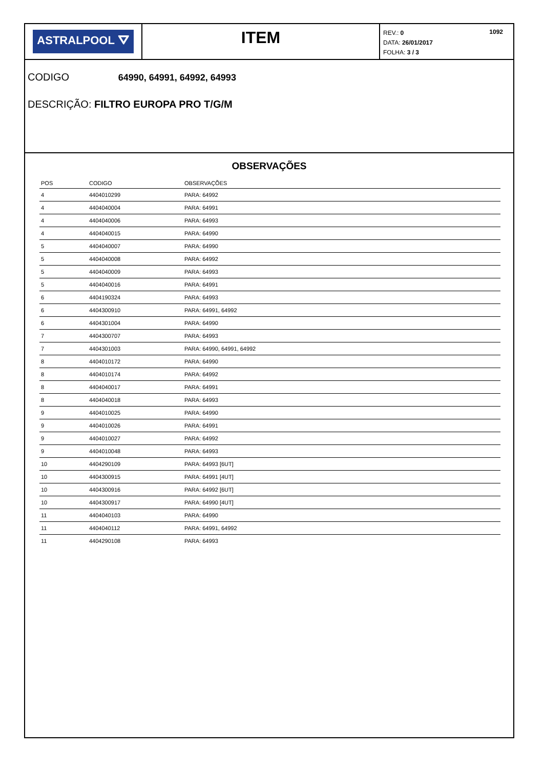ASTRALPOOL ⛛
ITEM
1092 REV.: 0
DATA: 26/01/2017
FOLHA: 3 / 3
CODIGO 64990, 64991, 64992, 64993
DESCRIÇÃO: FILTRO EUROPA PRO T/G/M
OBSERVAÇÕES
| POS | CODIGO | OBSERVAÇÕES |
| --- | --- | --- |
| 4 | 4404010299 | PARA: 64992 |
| 4 | 4404040004 | PARA: 64991 |
| 4 | 4404040006 | PARA: 64993 |
| 4 | 4404040015 | PARA: 64990 |
| 5 | 4404040007 | PARA: 64990 |
| 5 | 4404040008 | PARA: 64992 |
| 5 | 4404040009 | PARA: 64993 |
| 5 | 4404040016 | PARA: 64991 |
| 6 | 4404190324 | PARA: 64993 |
| 6 | 4404300910 | PARA: 64991, 64992 |
| 6 | 4404301004 | PARA: 64990 |
| 7 | 4404300707 | PARA: 64993 |
| 7 | 4404301003 | PARA: 64990, 64991, 64992 |
| 8 | 4404010172 | PARA: 64990 |
| 8 | 4404010174 | PARA: 64992 |
| 8 | 4404040017 | PARA: 64991 |
| 8 | 4404040018 | PARA: 64993 |
| 9 | 4404010025 | PARA: 64990 |
| 9 | 4404010026 | PARA: 64991 |
| 9 | 4404010027 | PARA: 64992 |
| 9 | 4404010048 | PARA: 64993 |
| 10 | 4404290109 | PARA: 64993 [6UT] |
| 10 | 4404300915 | PARA: 64991 [4UT] |
| 10 | 4404300916 | PARA: 64992 [6UT] |
| 10 | 4404300917 | PARA: 64990 [4UT] |
| 11 | 4404040103 | PARA: 64990 |
| 11 | 4404040112 | PARA: 64991, 64992 |
| 11 | 4404290108 | PARA: 64993 |